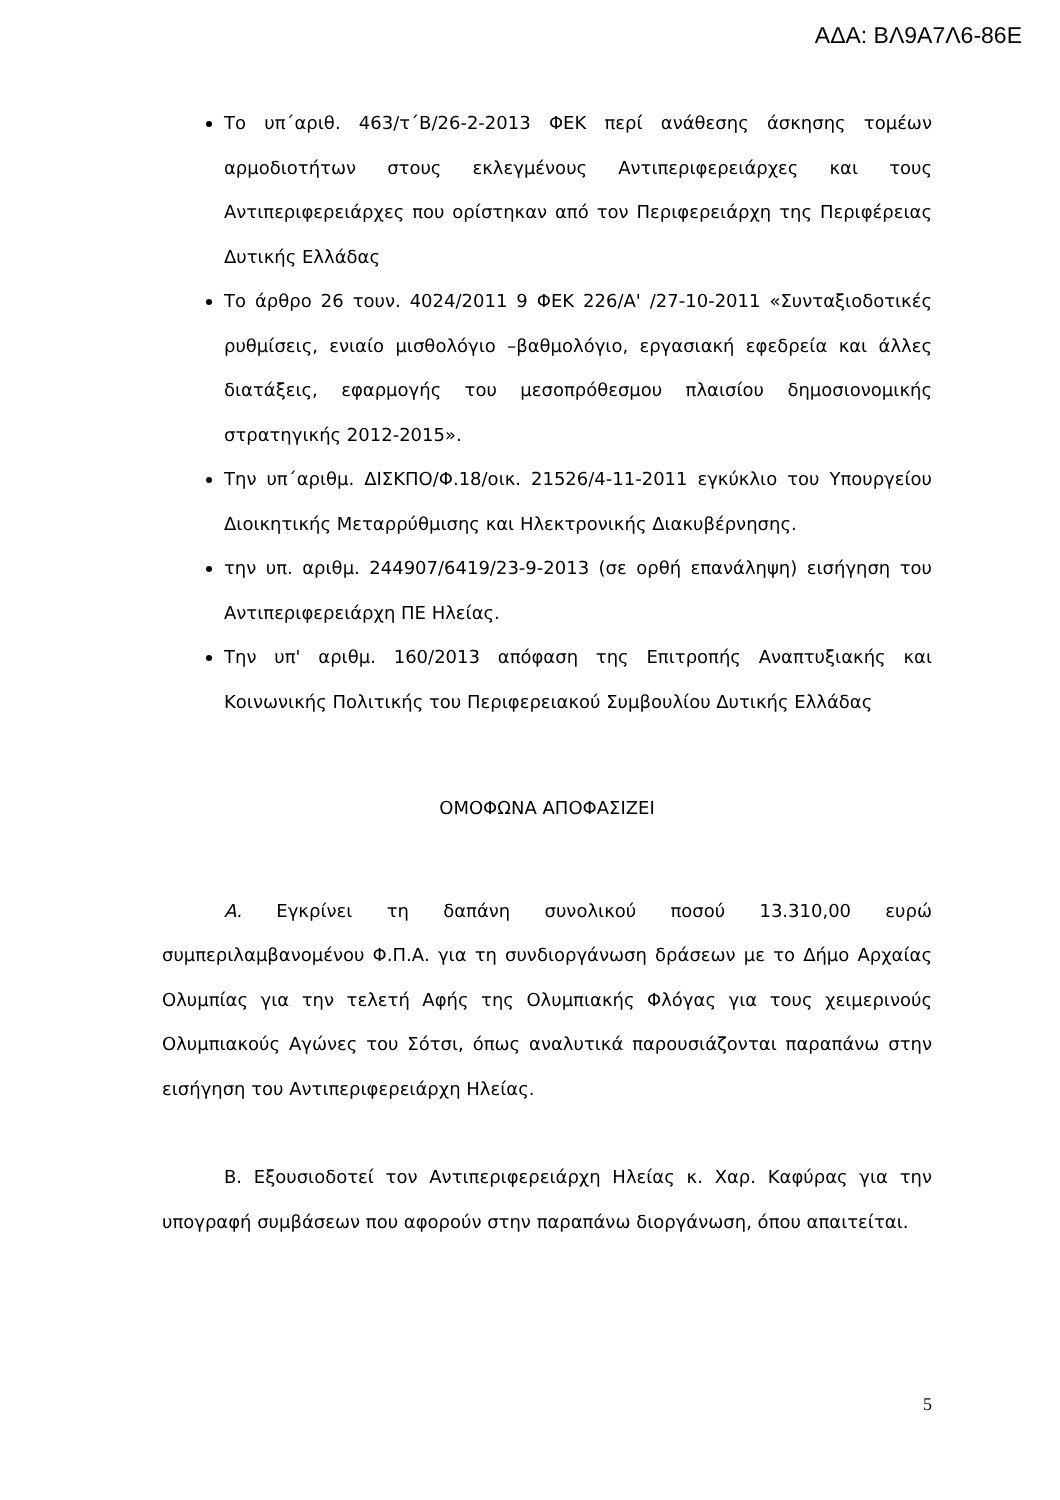ΑΔΑ: ΒΛ9Α7Λ6-86Ε
Το υπ΄αριθ. 463/τ΄Β/26-2-2013 ΦΕΚ περί ανάθεσης άσκησης τομέων αρμοδιοτήτων στους εκλεγμένους Αντιπεριφερειάρχες και τους Αντιπεριφερειάρχες που ορίστηκαν από τον Περιφερειάρχη της Περιφέρειας Δυτικής Ελλάδας
Το άρθρο 26 τουν. 4024/2011 9 ΦΕΚ 226/Α' /27-10-2011 «Συνταξιοδοτικές ρυθμίσεις, ενιαίο μισθολόγιο –βαθμολόγιο, εργασιακή εφεδρεία και άλλες διατάξεις, εφαρμογής του μεσοπρόθεσμου πλαισίου δημοσιονομικής στρατηγικής 2012-2015».
Την υπ΄αριθμ. ΔΙΣΚΠΟ/Φ.18/οικ. 21526/4-11-2011 εγκύκλιο του Υπουργείου Διοικητικής Μεταρρύθμισης και Ηλεκτρονικής Διακυβέρνησης.
την υπ. αριθμ. 244907/6419/23-9-2013 (σε ορθή επανάληψη) εισήγηση του Αντιπεριφερειάρχη ΠΕ Ηλείας.
Την υπ' αριθμ. 160/2013 απόφαση της Επιτροπής Αναπτυξιακής και Κοινωνικής Πολιτικής του Περιφερειακού Συμβουλίου Δυτικής Ελλάδας
ΟΜΟΦΩΝΑ ΑΠΟΦΑΣΙΖΕΙ
Α. Εγκρίνει τη δαπάνη συνολικού ποσού 13.310,00 ευρώ συμπεριλαμβανομένου Φ.Π.Α. για τη συνδιοργάνωση δράσεων με το Δήμο Αρχαίας Ολυμπίας για την τελετή Αφής της Ολυμπιακής Φλόγας για τους χειμερινούς Ολυμπιακούς Αγώνες του Σότσι, όπως αναλυτικά παρουσιάζονται παραπάνω στην εισήγηση του Αντιπεριφερειάρχη Ηλείας.
Β. Εξουσιοδοτεί τον Αντιπεριφερειάρχη Ηλείας κ. Χαρ. Καφύρας για την υπογραφή συμβάσεων που αφορούν στην παραπάνω διοργάνωση, όπου απαιτείται.
5